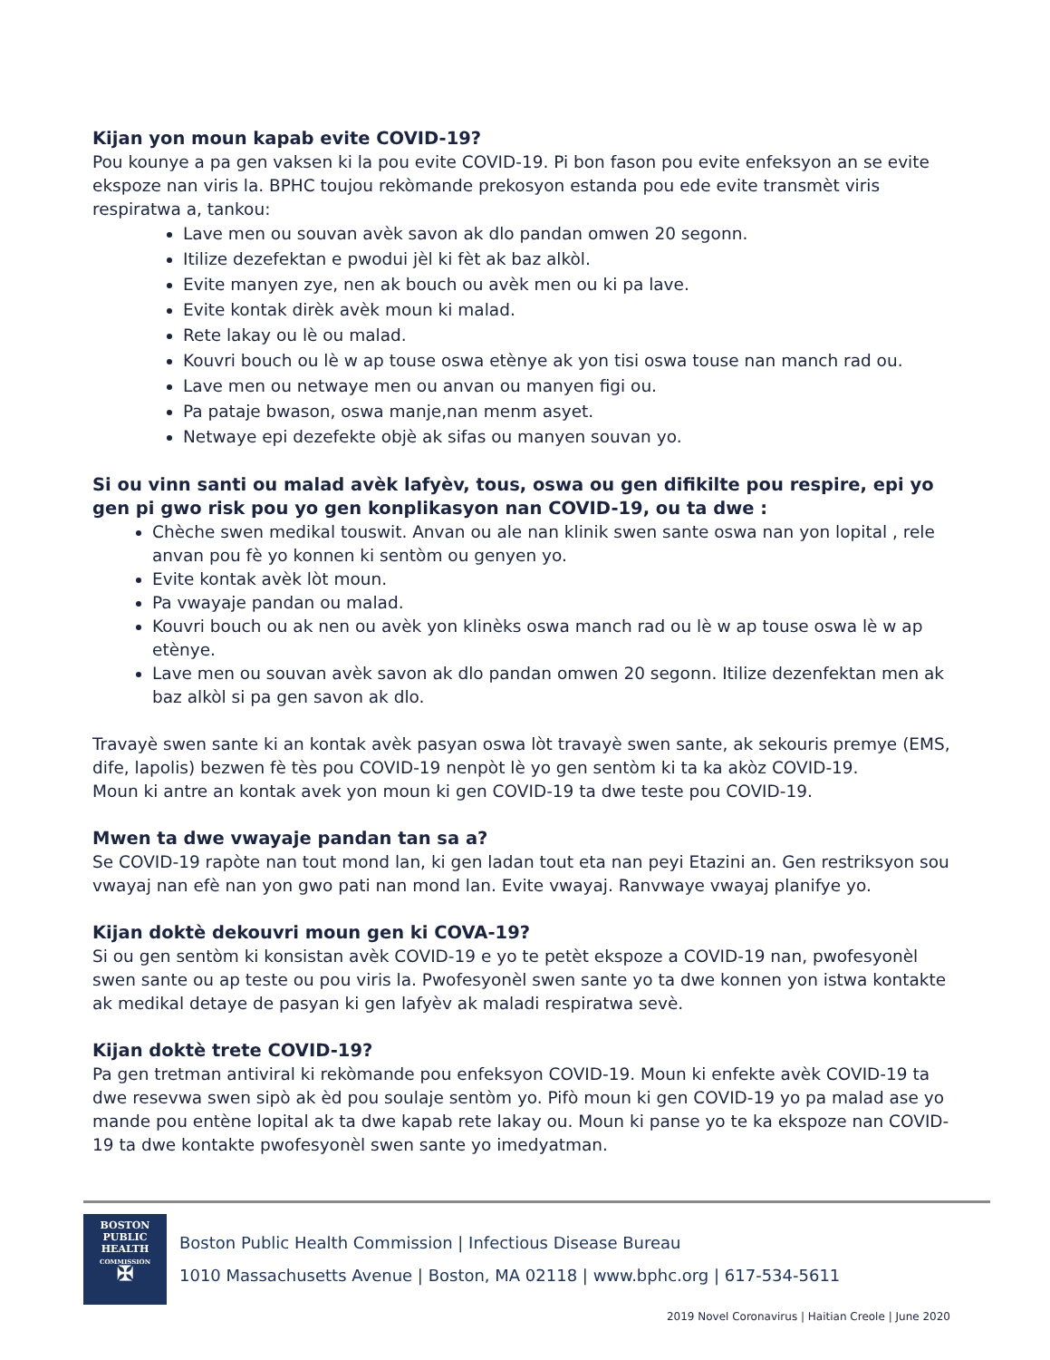Kijan yon moun kapab evite COVID-19?
Pou kounye a pa gen vaksen ki la pou evite COVID-19. Pi bon fason pou evite enfeksyon an se evite ekspoze nan viris la. BPHC toujou rekòmande prekosyon estanda pou ede evite transmèt viris respiratwa a, tankou:
Lave men ou souvan avèk savon ak dlo pandan omwen 20 segonn.
Itilize dezefektan e pwodui jèl ki fèt ak baz alkòl.
Evite manyen zye, nen ak bouch ou avèk men ou ki pa lave.
Evite kontak dirèk avèk moun ki malad.
Rete lakay ou lè ou malad.
Kouvri bouch ou lè w ap touse oswa etènye ak yon tisi oswa touse nan manch rad ou.
Lave men ou netwaye men ou anvan ou manyen figi ou.
Pa pataje bwason, oswa manje,nan menm asyet.
Netwaye epi dezefekte objè ak sifas ou manyen souvan yo.
Si ou vinn santi ou malad avèk lafyèv, tous, oswa ou gen difikilte pou respire, epi yo gen pi gwo risk pou yo gen konplikasyon nan COVID-19, ou ta dwe :
Chèche swen medikal touswit. Anvan ou ale nan klinik swen sante oswa nan yon lopital , rele anvan pou fè yo konnen ki sentòm ou genyen yo.
Evite kontak avèk lòt moun.
Pa vwayaje pandan ou malad.
Kouvri bouch ou ak nen ou avèk yon klinèks oswa manch rad ou lè w ap touse oswa lè w ap etènye.
Lave men ou souvan avèk savon ak dlo pandan omwen 20 segonn. Itilize dezenfektan men ak baz alkòl si pa gen savon ak dlo.
Travayè swen sante ki an kontak avèk pasyan oswa lòt travayè swen sante, ak sekouris premye (EMS, dife, lapolis) bezwen fè tès pou COVID-19 nenpòt lè yo gen sentòm ki ta ka akòz COVID-19.
Moun ki antre an kontak avek yon moun ki gen COVID-19 ta dwe teste pou COVID-19.
Mwen ta dwe vwayaje pandan tan sa a?
Se COVID-19 rapòte nan tout mond lan, ki gen ladan tout eta nan peyi Etazini an. Gen restriksyon sou vwayaj nan efè nan yon gwo pati nan mond lan. Evite vwayaj. Ranvwaye vwayaj planifye yo.
Kijan doktè dekouvri moun gen ki COVA-19?
Si ou gen sentòm ki konsistan avèk COVID-19 e yo te petèt ekspoze a COVID-19 nan, pwofesyonèl swen sante ou ap teste ou pou viris la. Pwofesyonèl swen sante yo ta dwe konnen yon istwa kontakte ak medikal detaye de pasyan ki gen lafyèv ak maladi respiratwa sevè.
Kijan doktè trete COVID-19?
Pa gen tretman antiviral ki rekòmande pou enfeksyon COVID-19. Moun ki enfekte avèk COVID-19 ta dwe resevwa swen sipò ak èd pou soulaje sentòm yo. Pifò moun ki gen COVID-19 yo pa malad ase yo mande pou entène lopital ak ta dwe kapab rete lakay ou. Moun ki panse yo te ka ekspoze nan COVID-19 ta dwe kontakte pwofesyonèl swen sante yo imedyatman.
BOSTON
PUBLIC
HEALTH
COMMISSION
✠
Boston Public Health Commission | Infectious Disease Bureau
1010 Massachusetts Avenue | Boston, MA 02118 | www.bphc.org | 617-534-5611
2019 Novel Coronavirus | Haitian Creole | June 2020